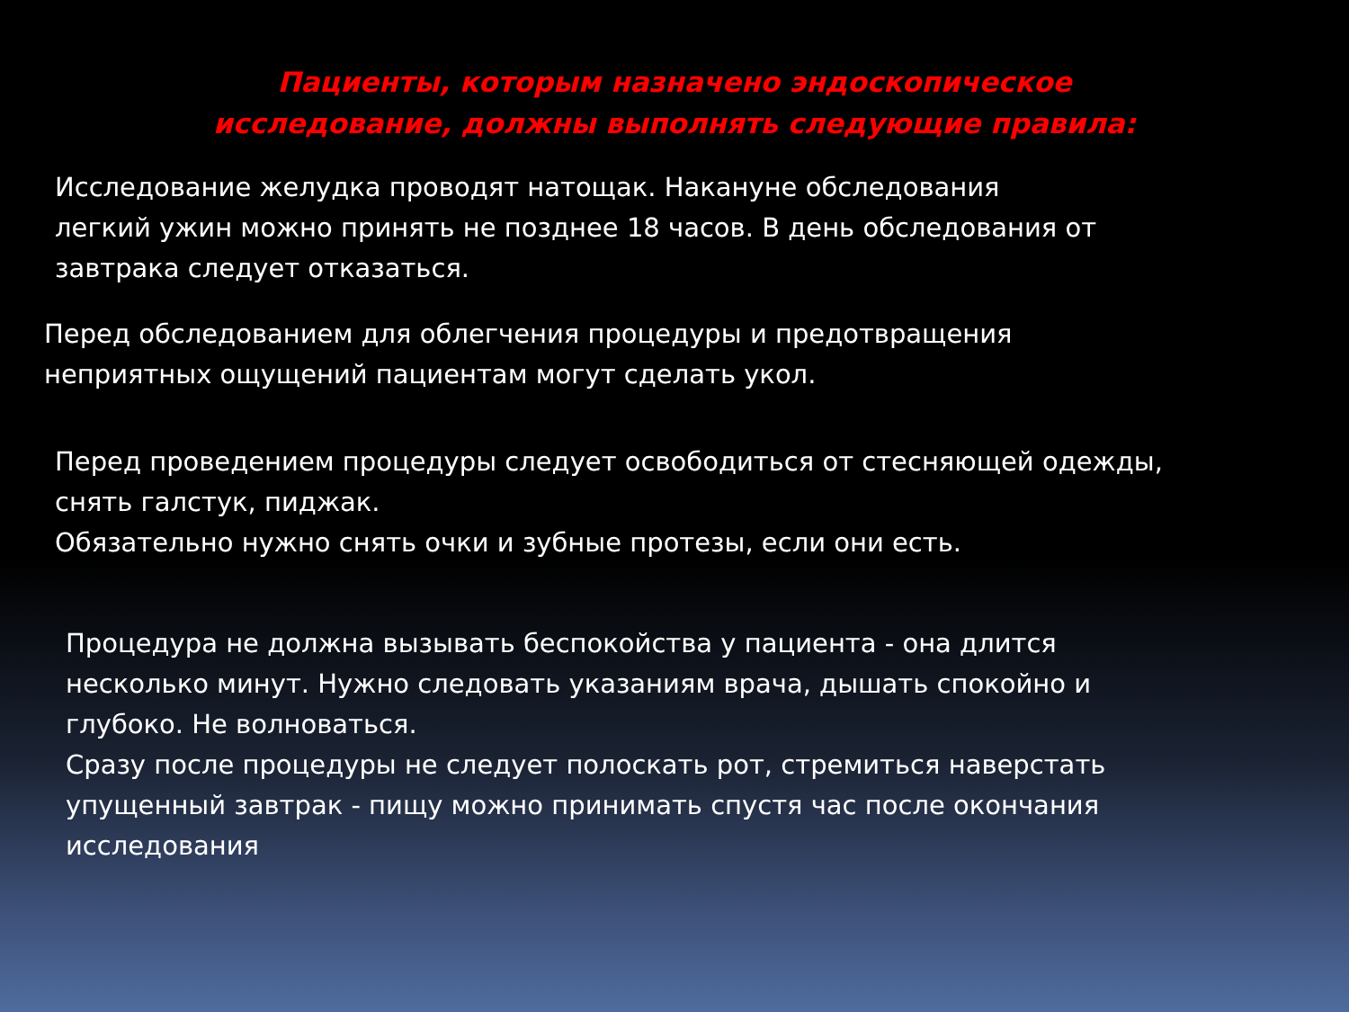Пациенты, которым назначено эндоскопическое
исследование, должны выполнять следующие правила:
Исследование желудка проводят натощак. Накануне обследования
легкий ужин можно принять не позднее 18 часов. В день обследования от
завтрака следует отказаться.
Перед обследованием для облегчения процедуры и предотвращения
неприятных ощущений пациентам могут сделать укол.
Перед проведением процедуры следует освободиться от стесняющей одежды,
снять галстук, пиджак.
Обязательно нужно снять очки и зубные протезы, если они есть.
Процедура не должна вызывать беспокойства у пациента - она длится
несколько минут. Нужно следовать указаниям врача, дышать спокойно и
глубоко. Не волноваться.
Сразу после процедуры не следует полоскать рот, стремиться наверстать
упущенный завтрак - пищу можно принимать спустя час после окончания
исследования